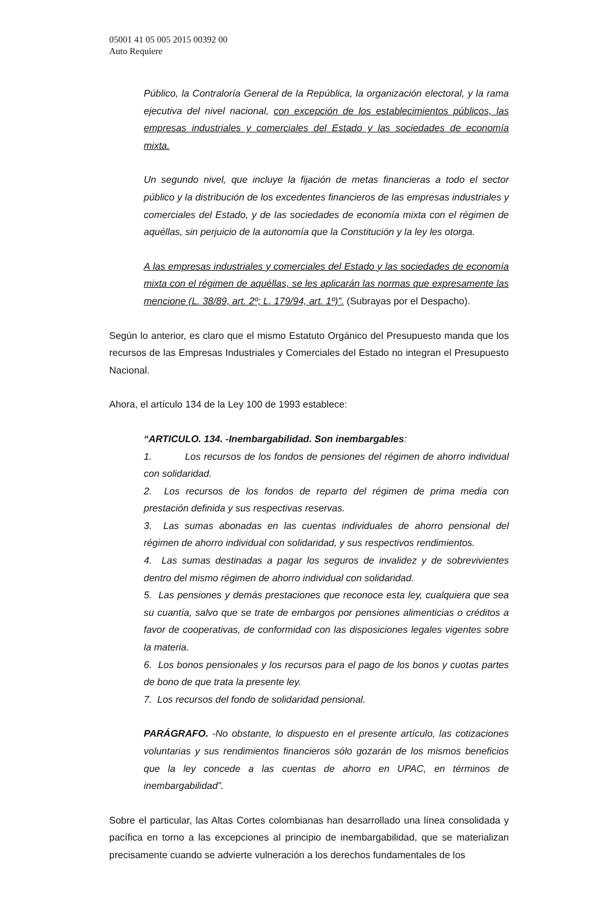05001 41 05 005 2015 00392 00
Auto Requiere
Público, la Contraloría General de la República, la organización electoral, y la rama ejecutiva del nivel nacional, con excepción de los establecimientos públicos, las empresas industriales y comerciales del Estado y las sociedades de economía mixta.
Un segundo nivel, que incluye la fijación de metas financieras a todo el sector público y la distribución de los excedentes financieros de las empresas industriales y comerciales del Estado, y de las sociedades de economía mixta con el régimen de aquéllas, sin perjuicio de la autonomía que la Constitución y la ley les otorga.
A las empresas industriales y comerciales del Estado y las sociedades de economía mixta con el régimen de aquéllas, se les aplicarán las normas que expresamente las mencione (L. 38/89, art. 2º; L. 179/94, art. 1º)”. (Subrayas por el Despacho).
Según lo anterior, es claro que el mismo Estatuto Orgánico del Presupuesto manda que los recursos de las Empresas Industriales y Comerciales del Estado no integran el Presupuesto Nacional.
Ahora, el artículo 134 de la Ley 100 de 1993 establece:
“ARTICULO. 134. -Inembargabilidad. Son inembargables:
1. Los recursos de los fondos de pensiones del régimen de ahorro individual con solidaridad.
2. Los recursos de los fondos de reparto del régimen de prima media con prestación definida y sus respectivas reservas.
3. Las sumas abonadas en las cuentas individuales de ahorro pensional del régimen de ahorro individual con solidaridad, y sus respectivos rendimientos.
4. Las sumas destinadas a pagar los seguros de invalidez y de sobrevivientes dentro del mismo régimen de ahorro individual con solidaridad.
5. Las pensiones y demás prestaciones que reconoce esta ley, cualquiera que sea su cuantía, salvo que se trate de embargos por pensiones alimenticias o créditos a favor de cooperativas, de conformidad con las disposiciones legales vigentes sobre la materia.
6. Los bonos pensionales y los recursos para el pago de los bonos y cuotas partes de bono de que trata la presente ley.
7. Los recursos del fondo de solidaridad pensional.
PARÁGRAFO. -No obstante, lo dispuesto en el presente artículo, las cotizaciones voluntarias y sus rendimientos financieros sólo gozarán de los mismos beneficios que la ley concede a las cuentas de ahorro en UPAC, en términos de inembargabilidad”.
Sobre el particular, las Altas Cortes colombianas han desarrollado una línea consolidada y pacífica en torno a las excepciones al principio de inembargabilidad, que se materializan precisamente cuando se advierte vulneración a los derechos fundamentales de los